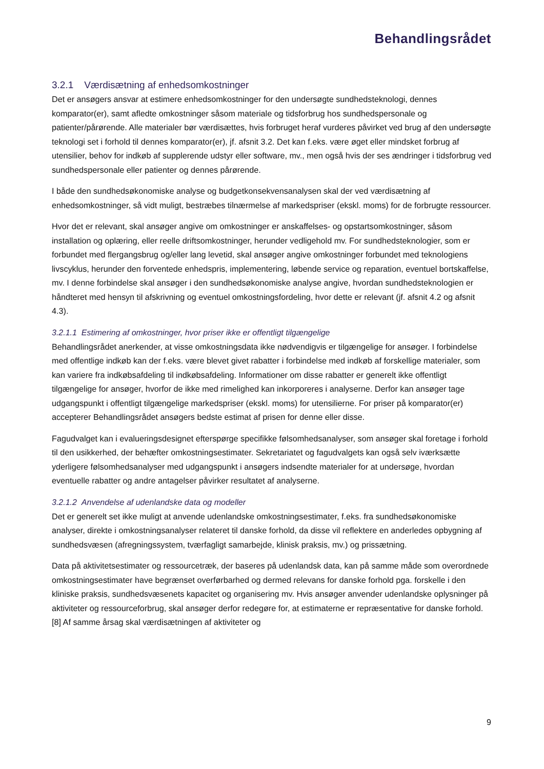Behandlingsrådet
3.2.1 Værdisætning af enhedsomkostninger
Det er ansøgers ansvar at estimere enhedsomkostninger for den undersøgte sundhedsteknologi, dennes komparator(er), samt afledte omkostninger såsom materiale og tidsforbrug hos sundhedspersonale og patienter/pårørende. Alle materialer bør værdisættes, hvis forbruget heraf vurderes påvirket ved brug af den undersøgte teknologi set i forhold til dennes komparator(er), jf. afsnit 3.2. Det kan f.eks. være øget eller mindsket forbrug af utensilier, behov for indkøb af supplerende udstyr eller software, mv., men også hvis der ses ændringer i tidsforbrug ved sundhedspersonale eller patienter og dennes pårørende.
I både den sundhedsøkonomiske analyse og budgetkonsekvensanalysen skal der ved værdisætning af enhedsomkostninger, så vidt muligt, bestræbes tilnærmelse af markedspriser (ekskl. moms) for de forbrugte ressourcer.
Hvor det er relevant, skal ansøger angive om omkostninger er anskaffelses- og opstartsomkostninger, såsom installation og oplæring, eller reelle driftsomkostninger, herunder vedligehold mv. For sundhedsteknologier, som er forbundet med flergangsbrug og/eller lang levetid, skal ansøger angive omkostninger forbundet med teknologiens livscyklus, herunder den forventede enhedspris, implementering, løbende service og reparation, eventuel bortskaffelse, mv. I denne forbindelse skal ansøger i den sundhedsøkonomiske analyse angive, hvordan sundhedsteknologien er håndteret med hensyn til afskrivning og eventuel omkostningsfordeling, hvor dette er relevant (jf. afsnit 4.2 og afsnit 4.3).
3.2.1.1 Estimering af omkostninger, hvor priser ikke er offentligt tilgængelige
Behandlingsrådet anerkender, at visse omkostningsdata ikke nødvendigvis er tilgængelige for ansøger. I forbindelse med offentlige indkøb kan der f.eks. være blevet givet rabatter i forbindelse med indkøb af forskellige materialer, som kan variere fra indkøbsafdeling til indkøbsafdeling. Informationer om disse rabatter er generelt ikke offentligt tilgængelige for ansøger, hvorfor de ikke med rimelighed kan inkorporeres i analyserne. Derfor kan ansøger tage udgangspunkt i offentligt tilgængelige markedspriser (ekskl. moms) for utensilierne. For priser på komparator(er) accepterer Behandlingsrådet ansøgers bedste estimat af prisen for denne eller disse.
Fagudvalget kan i evalueringsdesignet efterspørge specifikke følsomhedsanalyser, som ansøger skal foretage i forhold til den usikkerhed, der behæfter omkostningsestimater. Sekretariatet og fagudvalgets kan også selv iværksætte yderligere følsomhedsanalyser med udgangspunkt i ansøgers indsendte materialer for at undersøge, hvordan eventuelle rabatter og andre antagelser påvirker resultatet af analyserne.
3.2.1.2 Anvendelse af udenlandske data og modeller
Det er generelt set ikke muligt at anvende udenlandske omkostningsestimater, f.eks. fra sundhedsøkonomiske analyser, direkte i omkostningsanalyser relateret til danske forhold, da disse vil reflektere en anderledes opbygning af sundhedsvæsen (afregningssystem, tværfagligt samarbejde, klinisk praksis, mv.) og prissætning.
Data på aktivitetsestimater og ressourcetræk, der baseres på udenlandsk data, kan på samme måde som overordnede omkostningsestimater have begrænset overførbarhed og dermed relevans for danske forhold pga. forskelle i den kliniske praksis, sundhedsvæsenets kapacitet og organisering mv. Hvis ansøger anvender udenlandske oplysninger på aktiviteter og ressourceforbrug, skal ansøger derfor redegøre for, at estimaterne er repræsentative for danske forhold.[8] Af samme årsag skal værdisætningen af aktiviteter og
9